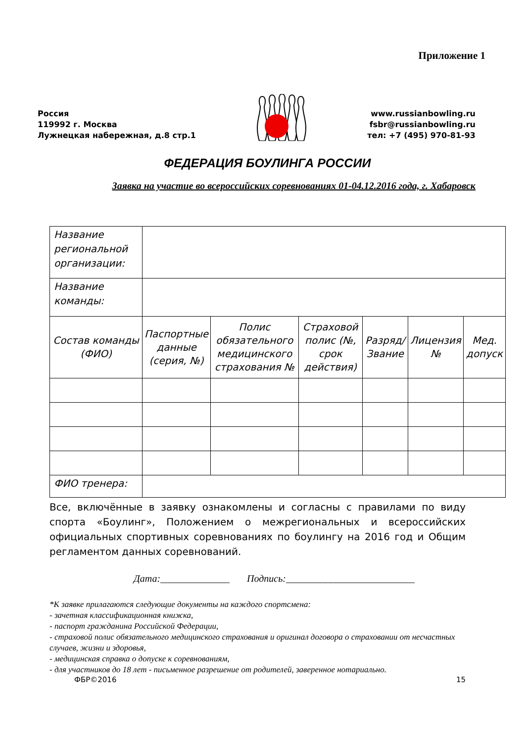Приложение 1
Россия
119992 г. Москва
Лужнецкая набережная, д.8 стр.1
www.russianbowling.ru
fsbr@russianbowling.ru
тел: +7 (495) 970-81-93
ФЕДЕРАЦИЯ БОУЛИНГА РОССИИ
Заявка на участие во всероссийских соревнованиях 01-04.12.2016 года, г. Хабаровск
| Название региональной организации: | | | | | | |
| Название команды: | | | | | | |
| Состав команды (ФИО) | Паспортные данные (серия, №) | Полис обязательного медицинского страхования № | Страховой полис (№, срок действия) | Разряд/ Звание | Лицензия № | Мед. допуск |
| ФИО тренера: | | | | | | |
Все, включённые в заявку ознакомлены и согласны с правилами по виду спорта «Боулинг», Положением о межрегиональных и всероссийских официальных спортивных соревнованиях по боулингу на 2016 год и Общим регламентом данных соревнований.
Дата:______________ Подпись:__________________________
*К заявке прилагаются следующие документы на каждого спортсмена:
- зачетная классификационная книжка,
- паспорт гражданина Российской Федерации,
- страховой полис обязательного медицинского страхования и оригинал договора о страховании от несчастных случаев, жизни и здоровья,
- медицинская справка о допуске к соревнованиям,
- для участников до 18 лет - письменное разрешение от родителей, заверенное нотариально.
ФБР©2016 15